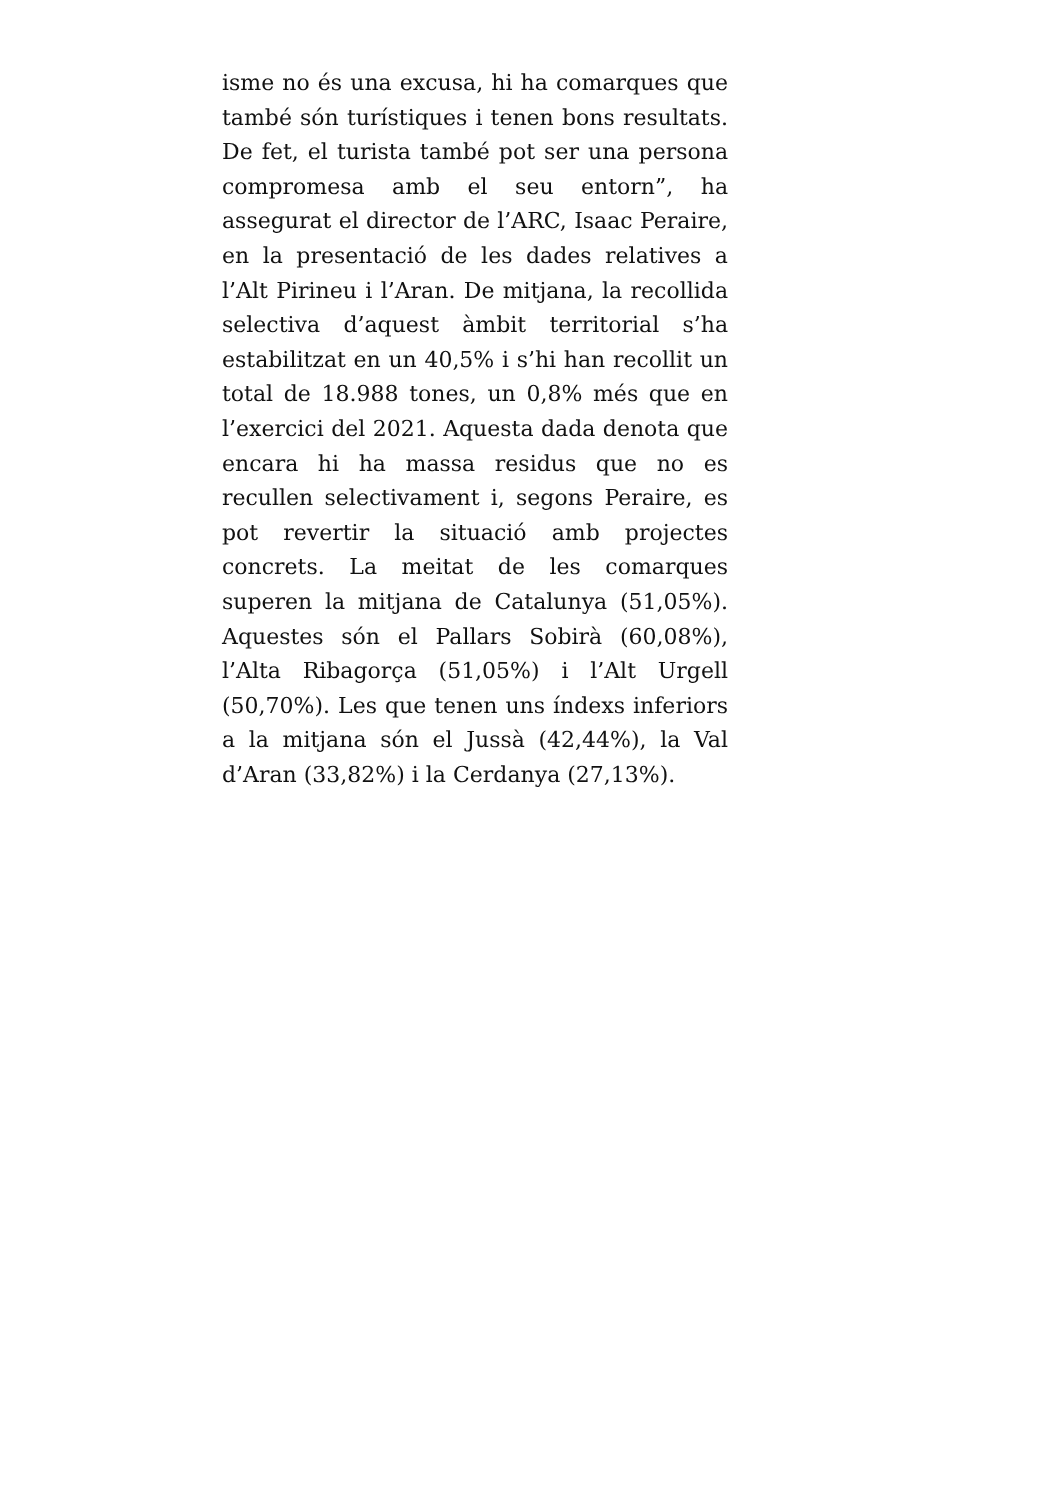isme no és una excusa, hi ha comarques que també són turístiques i tenen bons resultats. De fet, el turista també pot ser una persona compromesa amb el seu entorn”, ha assegurat el director de l’ARC, Isaac Peraire, en la presentació de les dades relatives a l’Alt Pirineu i l’Aran. De mitjana, la recollida selectiva d’aquest àmbit territorial s’ha estabilitzat en un 40,5% i s’hi han recollit un total de 18.988 tones, un 0,8% més que en l’exercici del 2021. Aquesta dada denota que encara hi ha massa residus que no es recullen selectivament i, segons Peraire, es pot revertir la situació amb projectes concrets. La meitat de les comarques superen la mitjana de Catalunya (51,05%). Aquestes són el Pallars Sobirà (60,08%), l’Alta Ribagorça (51,05%) i l’Alt Urgell (50,70%). Les que tenen uns índexs inferiors a la mitjana són el Jussà (42,44%), la Val d’Aran (33,82%) i la Cerdanya (27,13%).